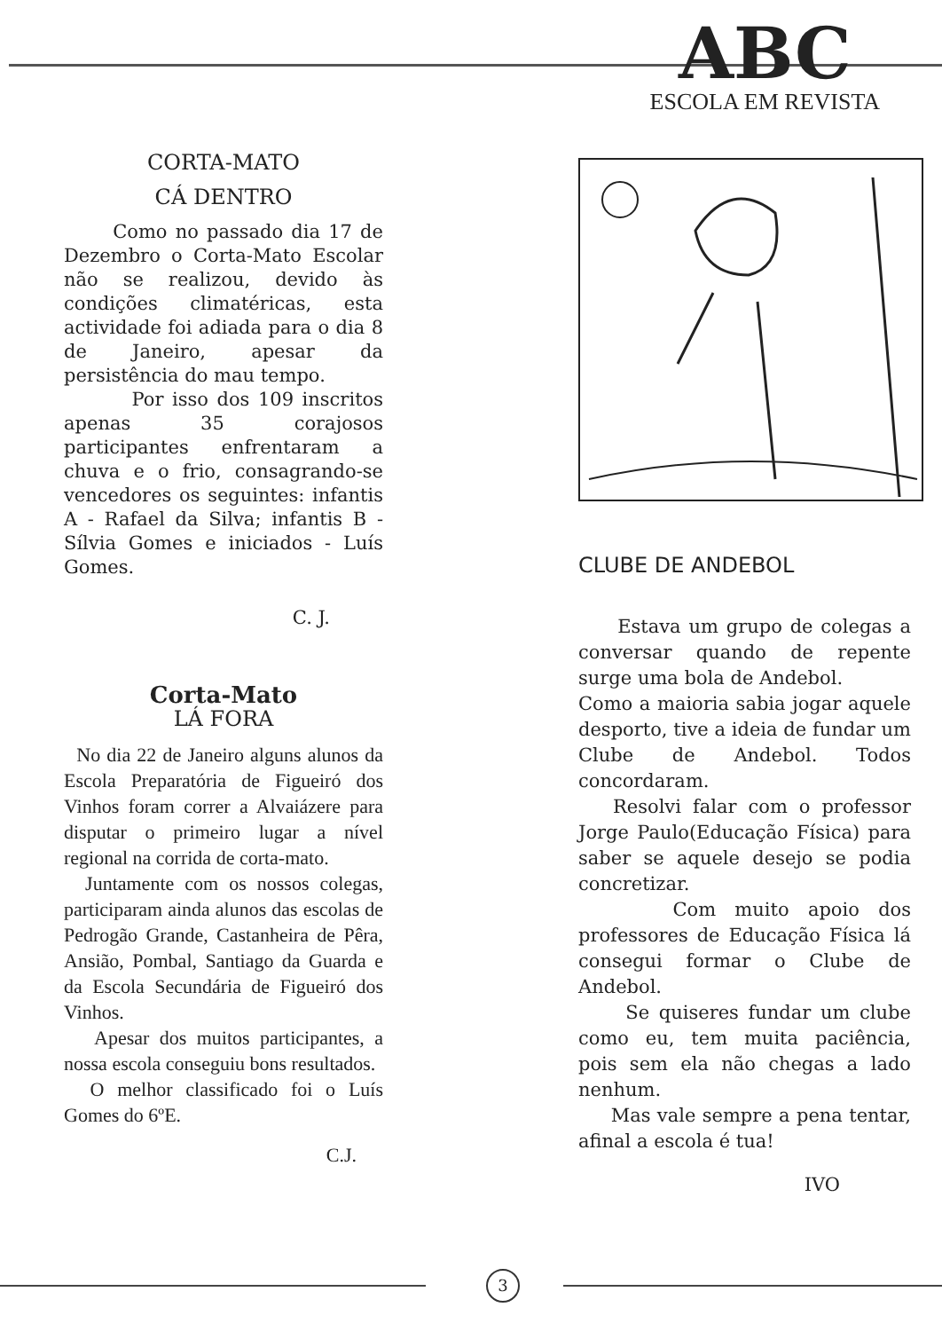ABC
ESCOLA EM REVISTA
CORTA-MATO
CÁ DENTRO
Como no passado dia 17 de Dezembro o Corta-Mato Escolar não se realizou, devido às condições climatéricas, esta actividade foi adiada para o dia 8 de Janeiro, apesar da persistência do mau tempo.
Por isso dos 109 inscritos apenas 35 corajosos participantes enfrentaram a chuva e o frio, consagrando-se vencedores os seguintes: infantis A - Rafael da Silva; infantis B - Sílvia Gomes e iniciados - Luís Gomes.
C. J.
Corta-Mato
LÁ FORA
No dia 22 de Janeiro alguns alunos da Escola Preparatória de Figueiró dos Vinhos foram correr a Alvaiázere para disputar o primeiro lugar a nível regional na corrida de corta-mato.
Juntamente com os nossos colegas, participaram ainda alunos das escolas de Pedrogão Grande, Castanheira de Pêra, Ansião, Pombal, Santiago da Guarda e da Escola Secundária de Figueiró dos Vinhos.
Apesar dos muitos participantes, a nossa escola conseguiu bons resultados.
O melhor classificado foi o Luís Gomes do 6ºE.
C.J.
CLUBE DE ANDEBOL
Estava um grupo de colegas a conversar quando de repente surge uma bola de Andebol.
Como a maioria sabia jogar aquele desporto, tive a ideia de fundar um Clube de Andebol. Todos concordaram.
Resolvi falar com o professor Jorge Paulo(Educação Física) para saber se aquele desejo se podia concretizar.
Com muito apoio dos professores de Educação Física lá consegui formar o Clube de Andebol.
Se quiseres fundar um clube como eu, tem muita paciência, pois sem ela não chegas a lado nenhum.
Mas vale sempre a pena tentar, afinal a escola é tua!
IVO
3